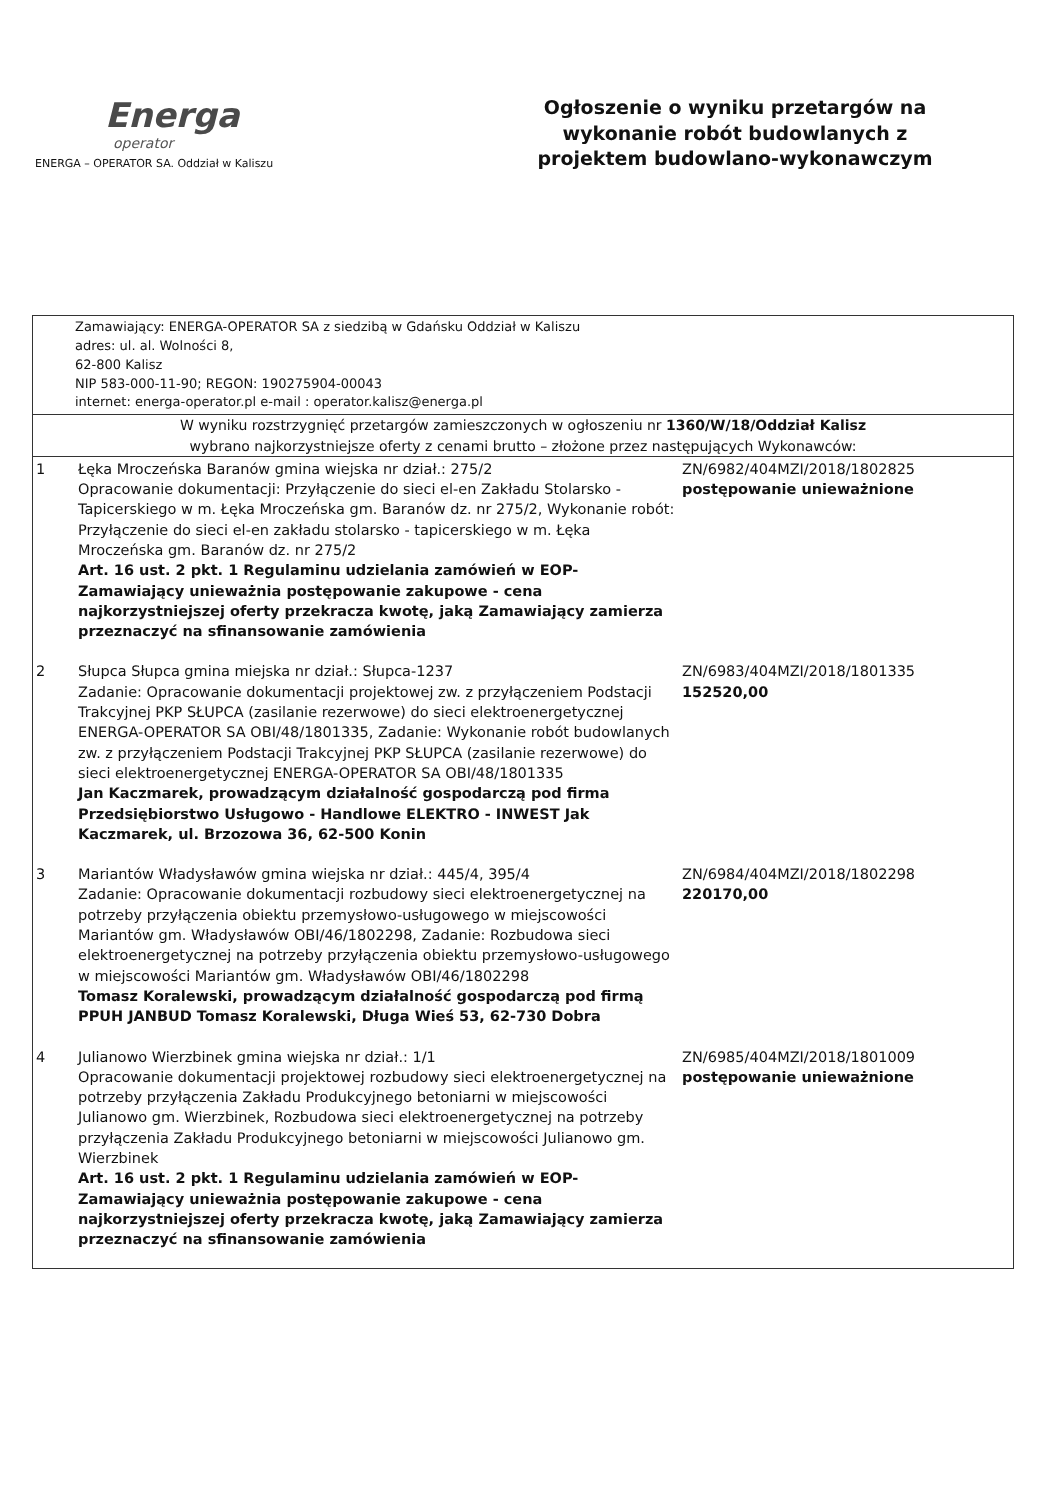Energa
operator
ENERGA – OPERATOR SA. Oddział w Kaliszu
Ogłoszenie o wyniku przetargów na wykonanie robót budowlanych z projektem budowlano-wykonawczym
Zamawiający: ENERGA-OPERATOR SA z siedzibą w Gdańsku Oddział w Kaliszu
adres: ul. al. Wolności 8,
62-800 Kalisz
NIP 583-000-11-90; REGON: 190275904-00043
internet: energa-operator.pl e-mail : operator.kalisz@energa.pl
W wyniku rozstrzygnięć przetargów zamieszczonych w ogłoszeniu nr 1360/W/18/Oddział Kalisz
wybrano najkorzystniejsze oferty z cenami brutto – złożone przez następujących Wykonawców:
| 1 | Łęka Mroczeńska Baranów gmina wiejska nr dział.: 275/2 Opracowanie dokumentacji: Przyłączenie do sieci el-en Zakładu Stolarsko - Tapicerskiego w m. Łęka Mroczeńska gm. Baranów dz. nr 275/2, Wykonanie robót: Przyłączenie do sieci el-en zakładu stolarsko - tapicerskiego w m. Łęka Mroczeńska gm. Baranów dz. nr 275/2 Art. 16 ust. 2 pkt. 1 Regulaminu udzielania zamówień w EOP-Zamawiający unieważnia postępowanie zakupowe - cena najkorzystniejszej oferty przekracza kwotę, jaką Zamawiający zamierza przeznaczyć na sfinansowanie zamówienia | ZN/6982/404MZI/2018/1802825 postępowanie unieważnione |
| 2 | Słupca Słupca gmina miejska nr dział.: Słupca-1237 Zadanie: Opracowanie dokumentacji projektowej zw. z przyłączeniem Podstacji Trakcyjnej PKP SŁUPCA (zasilanie rezerwowe) do sieci elektroenergetycznej ENERGA-OPERATOR SA OBI/48/1801335, Zadanie: Wykonanie robót budowlanych zw. z przyłączeniem Podstacji Trakcyjnej PKP SŁUPCA (zasilanie rezerwowe) do sieci elektroenergetycznej ENERGA-OPERATOR SA OBI/48/1801335 Jan Kaczmarek, prowadzącym działalność gospodarczą pod firma Przedsiębiorstwo Usługowo - Handlowe ELEKTRO - INWEST Jak Kaczmarek, ul. Brzozowa 36, 62-500 Konin | ZN/6983/404MZI/2018/1801335 152520,00 |
| 3 | Mariantów Władysławów gmina wiejska nr dział.: 445/4, 395/4 Zadanie: Opracowanie dokumentacji rozbudowy sieci elektroenergetycznej na potrzeby przyłączenia obiektu przemysłowo-usługowego w miejscowości Mariantów gm. Władysławów OBI/46/1802298, Zadanie: Rozbudowa sieci elektroenergetycznej na potrzeby przyłączenia obiektu przemysłowo-usługowego w miejscowości Mariantów gm. Władysławów OBI/46/1802298 Tomasz Koralewski, prowadzącym działalność gospodarczą pod firmą PPUH JANBUD Tomasz Koralewski, Długa Wieś 53, 62-730 Dobra | ZN/6984/404MZI/2018/1802298 220170,00 |
| 4 | Julianowo Wierzbinek gmina wiejska nr dział.: 1/1 Opracowanie dokumentacji projektowej rozbudowy sieci elektroenergetycznej na potrzeby przyłączenia Zakładu Produkcyjnego betoniarni w miejscowości Julianowo gm. Wierzbinek, Rozbudowa sieci elektroenergetycznej na potrzeby przyłączenia Zakładu Produkcyjnego betoniarni w miejscowości Julianowo gm. Wierzbinek Art. 16 ust. 2 pkt. 1 Regulaminu udzielania zamówień w EOP-Zamawiający unieważnia postępowanie zakupowe - cena najkorzystniejszej oferty przekracza kwotę, jaką Zamawiający zamierza przeznaczyć na sfinansowanie zamówienia | ZN/6985/404MZI/2018/1801009 postępowanie unieważnione |